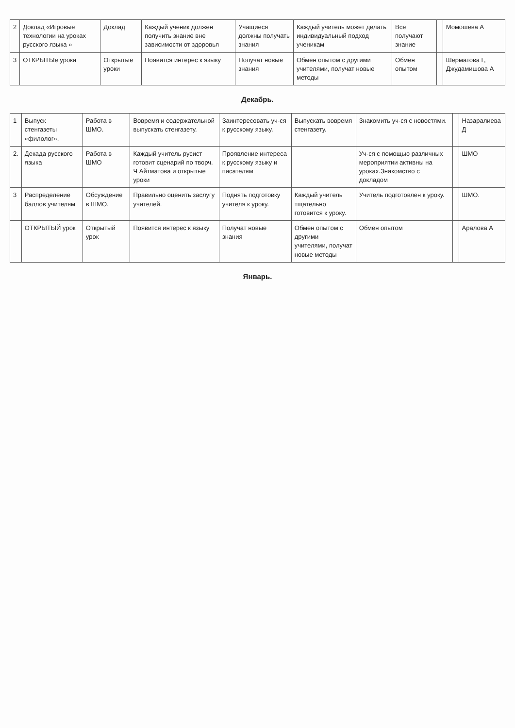| 2 | Доклад «Игровые технологии на уроках русского языка » | Доклад | Каждый ученик должен получить знание вне зависимости от здоровья | Учащиеся должны получать знания | Каждый учитель может делать индивидуальный подход ученикам | Все получают знание | | Момошева А |
| 3 | ОТКРЫТЫе уроки | Открытые уроки | Появится интерес к языку | Получат новые знания | Обмен опытом с другими учителями, получат новые методы | Обмен опытом | | Шерматова Г, Джудамишова А |
Декабрь.
| 1 | Выпуск стенгазеты «филолог». | Работа в ШМО. | Вовремя и содержательной выпускать стенгазету. | Заинтересовать уч-ся к русскому языку. | Выпускать вовремя стенгазету. | Знакомить уч-ся с новостями. | | Назаралиева Д |
| 2. | Декада русского языка | Работа в ШМО | Каждый учитель русист готовит сценарий по творч. Ч Айтматова и открытые уроки | Проявление интереса к русскому языку и писателям | | Уч-ся с помощью различных мероприятии активны на уроках.Знакомство с докладом | | ШМО |
| 3 | Распределение баллов учителям | Обсуждение в ШМО. | Правильно оценить заслугу учителей. | Поднять подготовку учителя к уроку. | Каждый учитель тщательно готовится к уроку. | Учитель подготовлен к уроку. | | ШМО. |
| | ОТКРЫТЫЙ урок | Открытый урок | Появится интерес к языку | Получат новые знания | Обмен опытом с другими учителями, получат новые методы | Обмен опытом | | Аралова А |
Январь.